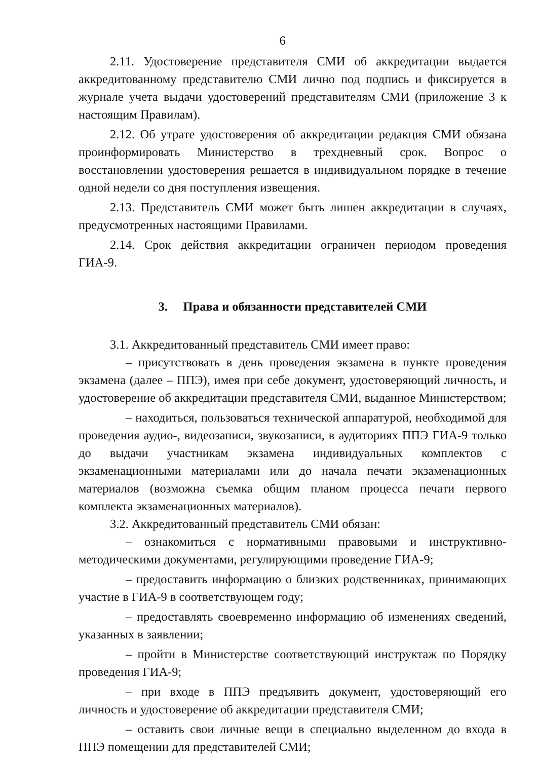6
2.11. Удостоверение представителя СМИ об аккредитации выдается аккредитованному представителю СМИ лично под подпись и фиксируется в журнале учета выдачи удостоверений представителям СМИ (приложение 3 к настоящим Правилам).
2.12. Об утрате удостоверения об аккредитации редакция СМИ обязана проинформировать Министерство в трехдневный срок. Вопрос о восстановлении удостоверения решается в индивидуальном порядке в течение одной недели со дня поступления извещения.
2.13. Представитель СМИ может быть лишен аккредитации в случаях, предусмотренных настоящими Правилами.
2.14. Срок действия аккредитации ограничен периодом проведения ГИА-9.
3. Права и обязанности представителей СМИ
3.1. Аккредитованный представитель СМИ имеет право:
– присутствовать в день проведения экзамена в пункте проведения экзамена (далее – ППЭ), имея при себе документ, удостоверяющий личность, и удостоверение об аккредитации представителя СМИ, выданное Министерством;
– находиться, пользоваться технической аппаратурой, необходимой для проведения аудио-, видеозаписи, звукозаписи, в аудиториях ППЭ ГИА-9 только до выдачи участникам экзамена индивидуальных комплектов с экзаменационными материалами или до начала печати экзаменационных материалов (возможна съемка общим планом процесса печати первого комплекта экзаменационных материалов).
3.2. Аккредитованный представитель СМИ обязан:
– ознакомиться с нормативными правовыми и инструктивно-методическими документами, регулирующими проведение ГИА-9;
– предоставить информацию о близких родственниках, принимающих участие в ГИА-9 в соответствующем году;
– предоставлять своевременно информацию об изменениях сведений, указанных в заявлении;
– пройти в Министерстве соответствующий инструктаж по Порядку проведения ГИА-9;
– при входе в ППЭ предъявить документ, удостоверяющий его личность и удостоверение об аккредитации представителя СМИ;
– оставить свои личные вещи в специально выделенном до входа в ППЭ помещении для представителей СМИ;